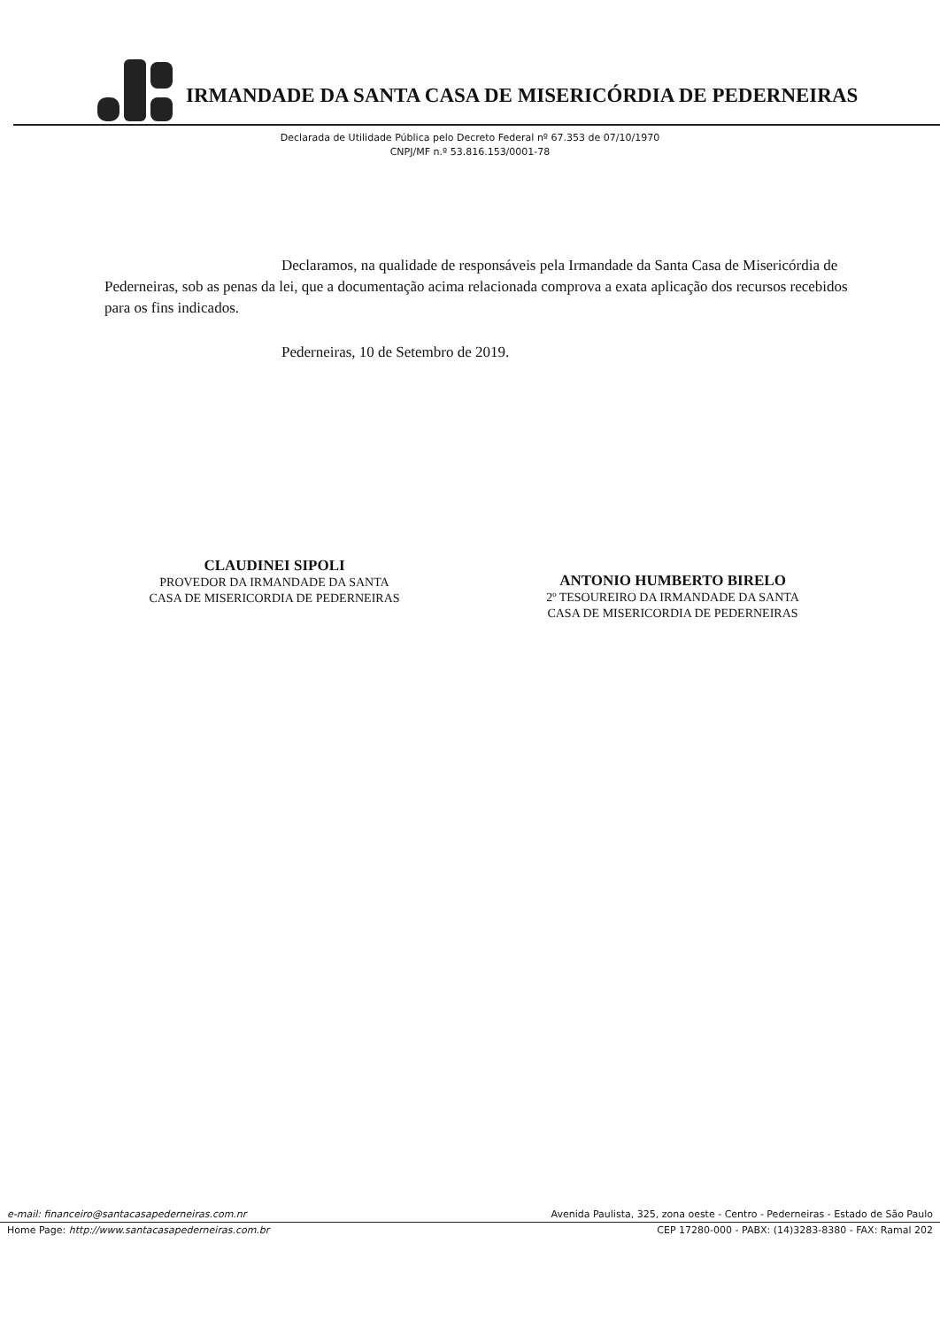IRMANDADE DA SANTA CASA DE MISERICÓRDIA DE PEDERNEIRAS
Declarada de Utilidade Pública pelo Decreto Federal nº 67.353 de 07/10/1970
CNPJ/MF n.º 53.816.153/0001-78
Declaramos, na qualidade de responsáveis pela Irmandade da Santa Casa de Misericórdia de Pederneiras, sob as penas da lei, que a documentação acima relacionada comprova a exata aplicação dos recursos recebidos para os fins indicados.
Pederneiras, 10 de Setembro de 2019.
CLAUDINEI SIPOLI
PROVEDOR DA IRMANDADE DA SANTA
CASA DE MISERICORDIA DE PEDERNEIRAS
ANTONIO HUMBERTO BIRELO
2º TESOUREIRO DA IRMANDADE DA SANTA
CASA DE MISERICORDIA DE PEDERNEIRAS
e-mail: financeiro@santacasapederneiras.com.nr Avenida Paulista, 325, zona oeste - Centro - Pederneiras - Estado de São Paulo
Home Page: http://www.santacasapederneiras.com.br CEP 17280-000 - PABX: (14)3283-8380 - FAX: Ramal 202